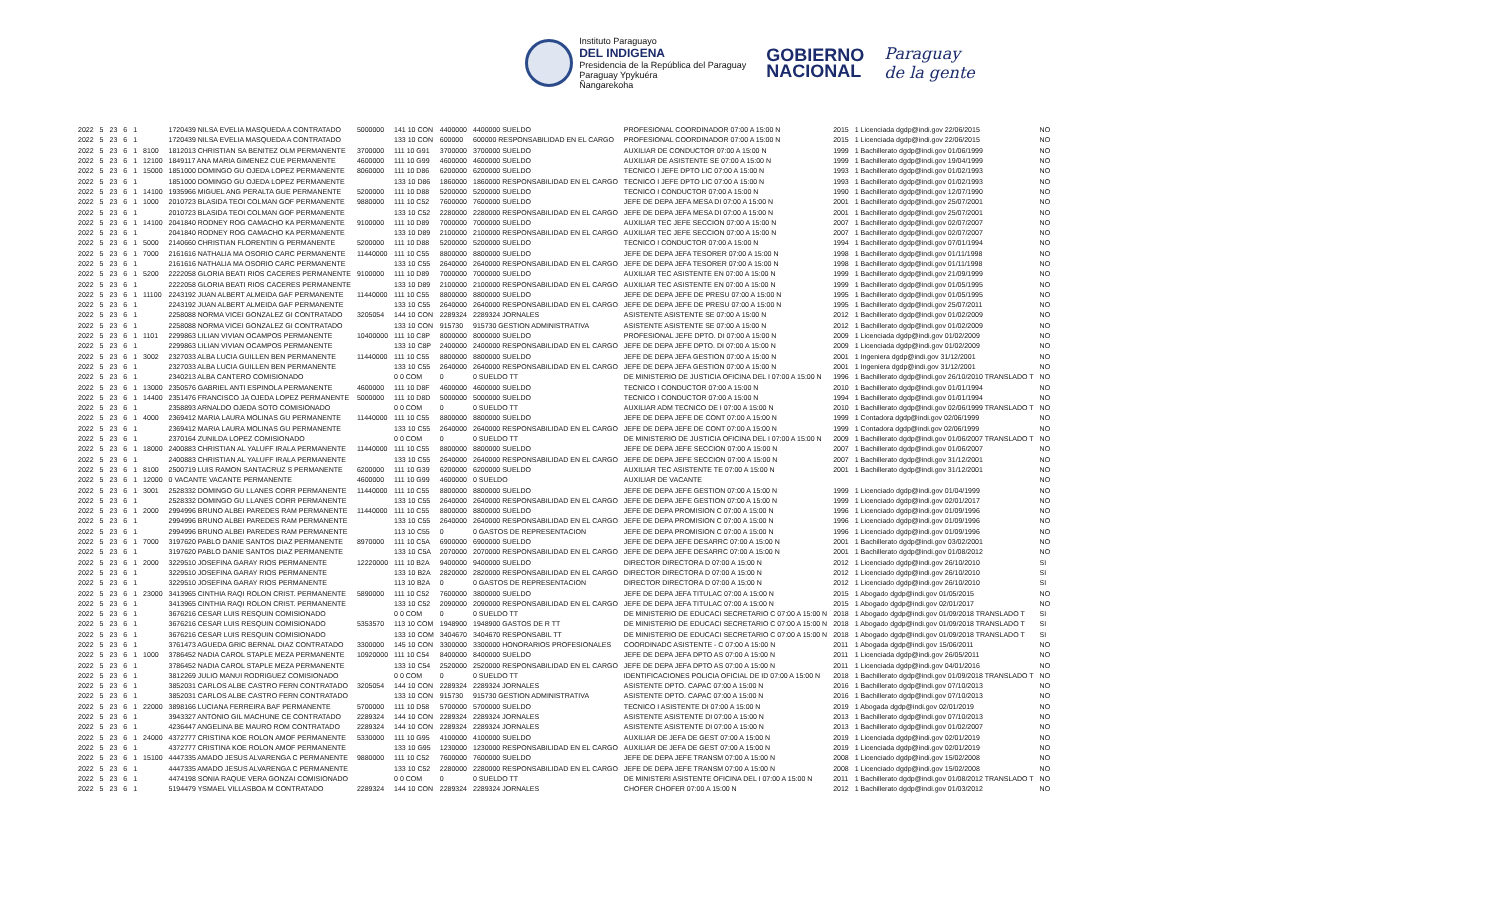Instituto Paraguayo
DEL INDIGENA
Presidencia de la República del Paraguay
Paraguay Ypykuéra
Ñangarekoha
GOBIERNO
NACIONAL
Paraguay
de la gente
| 2022 | 5 | 23 | 6 | 1 | | 1720439 NILSA EVELIA MASQUEDA A CONTRATADO | 5000000 | 141 10 CON | 4400000 | 4400000 SUELDO | PROFESIONAL COORDINADOR 07:00 A 15:00 N | 2015 | 1 Licenciada dgdp@indi.gov 22/06/2015 | NO |
| 2022 | 5 | 23 | 6 | 1 | | 1720439 NILSA EVELIA MASQUEDA A CONTRATADO | | 133 10 CON | 600000 | 600000 RESPONSABILIDAD EN EL CARGO | PROFESIONAL COORDINADOR 07:00 A 15:00 N | 2015 | 1 Licenciada dgdp@indi.gov 22/06/2015 | NO |
| 2022 | 5 | 23 | 6 | 1 | 8100 | 1812013 CHRISTIAN SA BENITEZ OLM PERMANENTE | 3700000 | 111 10 G91 | 3700000 | 3700000 SUELDO | AUXILIAR DE CONDUCTOR 07:00 A 15:00 N | 1999 | 1 Bachillerato dgdp@indi.gov 01/06/1999 | NO |
| 2022 | 5 | 23 | 6 | 1 | 12100 | 1849117 ANA MARIA GIMENEZ CUE PERMANENTE | 4600000 | 111 10 G99 | 4600000 | 4600000 SUELDO | AUXILIAR DE ASISTENTE SE 07:00 A 15:00 N | 1999 | 1 Bachillerato dgdp@indi.gov 19/04/1999 | NO |
| 2022 | 5 | 23 | 6 | 1 | 15000 | 1851000 DOMINGO GU OJEDA LOPEZ PERMANENTE | 8060000 | 111 10 D86 | 6200000 | 6200000 SUELDO | TECNICO I JEFE DPTO LIC 07:00 A 15:00 N | 1993 | 1 Bachillerato dgdp@indi.gov 01/02/1993 | NO |
| 2022 | 5 | 23 | 6 | 1 | | 1851000 DOMINGO GU OJEDA LOPEZ PERMANENTE | | 133 10 D86 | 1860000 | 1860000 RESPONSABILIDAD EN EL CARGO | TECNICO I JEFE DPTO LIC 07:00 A 15:00 N | 1993 | 1 Bachillerato dgdp@indi.gov 01/02/1993 | NO |
| 2022 | 5 | 23 | 6 | 1 | 14100 | 1935966 MIGUEL ANG PERALTA GUE PERMANENTE | 5200000 | 111 10 D88 | 5200000 | 5200000 SUELDO | TECNICO I CONDUCTOR 07:00 A 15:00 N | 1990 | 1 Bachillerato dgdp@indi.gov 12/07/1990 | NO |
| 2022 | 5 | 23 | 6 | 1 | 1000 | 2010723 BLASIDA TEOI COLMAN GOF PERMANENTE | 9880000 | 111 10 C52 | 7600000 | 7600000 SUELDO | JEFE DE DEPA JEFA MESA DI 07:00 A 15:00 N | 2001 | 1 Bachillerato dgdp@indi.gov 25/07/2001 | NO |
| 2022 | 5 | 23 | 6 | 1 | | 2010723 BLASIDA TEOI COLMAN GOF PERMANENTE | | 133 10 C52 | 2280000 | 2280000 RESPONSABILIDAD EN EL CARGO | JEFE DE DEPA JEFA MESA DI 07:00 A 15:00 N | 2001 | 1 Bachillerato dgdp@indi.gov 25/07/2001 | NO |
| 2022 | 5 | 23 | 6 | 1 | 14100 | 2041840 RODNEY ROG CAMACHO KA PERMANENTE | 9100000 | 111 10 D89 | 7000000 | 7000000 SUELDO | AUXILIAR TEC JEFE SECCION 07:00 A 15:00 N | 2007 | 1 Bachillerato dgdp@indi.gov 02/07/2007 | NO |
| 2022 | 5 | 23 | 6 | 1 | | 2041840 RODNEY ROG CAMACHO KA PERMANENTE | | 133 10 D89 | 2100000 | 2100000 RESPONSABILIDAD EN EL CARGO | AUXILIAR TEC JEFE SECCION 07:00 A 15:00 N | 2007 | 1 Bachillerato dgdp@indi.gov 02/07/2007 | NO |
| 2022 | 5 | 23 | 6 | 1 | 5000 | 2140660 CHRISTIAN FLORENTIN G PERMANENTE | 5200000 | 111 10 D88 | 5200000 | 5200000 SUELDO | TECNICO I CONDUCTOR 07:00 A 15:00 N | 1994 | 1 Bachillerato dgdp@indi.gov 07/01/1994 | NO |
| 2022 | 5 | 23 | 6 | 1 | 7000 | 2161616 NATHALIA MA OSORIO CARC PERMANENTE | 11440000 | 111 10 C55 | 8800000 | 8800000 SUELDO | JEFE DE DEPA JEFA TESORER 07:00 A 15:00 N | 1998 | 1 Bachillerato dgdp@indi.gov 01/11/1998 | NO |
| 2022 | 5 | 23 | 6 | 1 | | 2161616 NATHALIA MA OSORIO CARC PERMANENTE | | 133 10 C55 | 2640000 | 2640000 RESPONSABILIDAD EN EL CARGO | JEFE DE DEPA JEFA TESORER 07:00 A 15:00 N | 1998 | 1 Bachillerato dgdp@indi.gov 01/11/1998 | NO |
| 2022 | 5 | 23 | 6 | 1 | 5200 | 2222058 GLORIA BEATI RIOS CACERES PERMANENTE | 9100000 | 111 10 D89 | 7000000 | 7000000 SUELDO | AUXILIAR TEC ASISTENTE EN 07:00 A 15:00 N | 1999 | 1 Bachillerato dgdp@indi.gov 21/09/1999 | NO |
| 2022 | 5 | 23 | 6 | 1 | | 2222058 GLORIA BEATI RIOS CACERES PERMANENTE | | 133 10 D89 | 2100000 | 2100000 RESPONSABILIDAD EN EL CARGO | AUXILIAR TEC ASISTENTE EN 07:00 A 15:00 N | 1999 | 1 Bachillerato dgdp@indi.gov 01/05/1995 | NO |
| 2022 | 5 | 23 | 6 | 1 | 11100 | 2243192 JUAN ALBERT ALMEIDA GAF PERMANENTE | 11440000 | 111 10 C55 | 8800000 | 8800000 SUELDO | JEFE DE DEPA JEFE DE PRESU 07:00 A 15:00 N | 1995 | 1 Bachillerato dgdp@indi.gov 01/05/1995 | NO |
| 2022 | 5 | 23 | 6 | 1 | | 2243192 JUAN ALBERT ALMEIDA GAF PERMANENTE | | 133 10 C55 | 2640000 | 2640000 RESPONSABILIDAD EN EL CARGO | JEFE DE DEPA JEFE DE PRESU 07:00 A 15:00 N | 1995 | 1 Bachillerato dgdp@indi.gov 25/07/2011 | NO |
| 2022 | 5 | 23 | 6 | 1 | | 2258088 NORMA VICEI GONZALEZ GI CONTRATADO | 3205054 | 144 10 CON | 2289324 | 2289324 JORNALES | ASISTENTE ASISTENTE SE 07:00 A 15:00 N | 2012 | 1 Bachillerato dgdp@indi.gov 01/02/2009 | NO |
| 2022 | 5 | 23 | 6 | 1 | | 2258088 NORMA VICEI GONZALEZ GI CONTRATADO | | 133 10 CON | 915730 | 915730 GESTION ADMINISTRATIVA | ASISTENTE ASISTENTE SE 07:00 A 15:00 N | 2012 | 1 Bachillerato dgdp@indi.gov 01/02/2009 | NO |
| 2022 | 5 | 23 | 6 | 1 | 1101 | 2299863 LILIAN VIVIAN OCAMPOS PERMANENTE | 10400000 | 111 10 C8P | 8000000 | 8000000 SUELDO | PROFESIONAL JEFE DPTO. DI 07:00 A 15:00 N | 2009 | 1 Licenciada dgdp@indi.gov 01/02/2009 | NO |
| 2022 | 5 | 23 | 6 | 1 | | 2299863 LILIAN VIVIAN OCAMPOS PERMANENTE | | 133 10 C8P | 2400000 | 2400000 RESPONSABILIDAD EN EL CARGO | JEFE DE DEPA JEFE DPTO. DI 07:00 A 15:00 N | 2009 | 1 Licenciada dgdp@indi.gov 01/02/2009 | NO |
| 2022 | 5 | 23 | 6 | 1 | 3002 | 2327033 ALBA LUCIA GUILLEN BEN PERMANENTE | 11440000 | 111 10 C55 | 8800000 | 8800000 SUELDO | JEFE DE DEPA JEFA GESTION 07:00 A 15:00 N | 2001 | 1 Ingeniera dgdp@indi.gov 31/12/2001 | NO |
| 2022 | 5 | 23 | 6 | 1 | | 2327033 ALBA LUCIA GUILLEN BEN PERMANENTE | | 133 10 C55 | 2640000 | 2640000 RESPONSABILIDAD EN EL CARGO | JEFE DE DEPA JEFA GESTION 07:00 A 15:00 N | 2001 | 1 Ingeniera dgdp@indi.gov 31/12/2001 | NO |
| 2022 | 5 | 23 | 6 | 1 | | 2340213 ALBA CANTERO COMISIONADO | | 0 0 COM | 0 | 0 SUELDO TT | DE MINISTERIO DE JUSTICIA OFICINA DEL I 07:00 A 15:00 N | 1996 | 1 Bachillerato dgdp@indi.gov 26/10/2010 TRANSLADO T | NO |
| 2022 | 5 | 23 | 6 | 1 | 13000 | 2350576 GABRIEL ANTI ESPINOLA PERMANENTE | 4600000 | 111 10 D8F | 4600000 | 4600000 SUELDO | TECNICO I CONDUCTOR 07:00 A 15:00 N | 2010 | 1 Bachillerato dgdp@indi.gov 01/01/1994 | NO |
| 2022 | 5 | 23 | 6 | 1 | 14400 | 2351476 FRANCISCO JA OJEDA LOPEZ PERMANENTE | 5000000 | 111 10 D8D | 5000000 | 5000000 SUELDO | TECNICO I CONDUCTOR 07:00 A 15:00 N | 1994 | 1 Bachillerato dgdp@indi.gov 01/01/1994 | NO |
| 2022 | 5 | 23 | 6 | 1 | | 2358893 ARNALDO OJEDA SOTO COMISIONADO | | 0 0 COM | 0 | 0 SUELDO TT | AUXILIAR ADM TECNICO DE I 07:00 A 15:00 N | 2010 | 1 Bachillerato dgdp@indi.gov 02/06/1999 TRANSLADO T | NO |
| 2022 | 5 | 23 | 6 | 1 | 4000 | 2369412 MARIA LAURA MOLINAS GU PERMANENTE | 11440000 | 111 10 C55 | 8800000 | 8800000 SUELDO | JEFE DE DEPA JEFE DE CONT 07:00 A 15:00 N | 1999 | 1 Contadora dgdp@indi.gov 02/06/1999 | NO |
| 2022 | 5 | 23 | 6 | 1 | | 2369412 MARIA LAURA MOLINAS GU PERMANENTE | | 133 10 C55 | 2640000 | 2640000 RESPONSABILIDAD EN EL CARGO | JEFE DE DEPA JEFE DE CONT 07:00 A 15:00 N | 1999 | 1 Contadora dgdp@indi.gov 02/06/1999 | NO |
| 2022 | 5 | 23 | 6 | 1 | | 2370164 ZUNILDA LOPEZ COMISIONADO | | 0 0 COM | 0 | 0 SUELDO TT | DE MINISTERIO DE JUSTICIA OFICINA DEL I 07:00 A 15:00 N | 2009 | 1 Bachillerato dgdp@indi.gov 01/06/2007 TRANSLADO T | NO |
| 2022 | 5 | 23 | 6 | 1 | 18000 | 2400883 CHRISTIAN AL YALUFF IRALA PERMANENTE | 11440000 | 111 10 C55 | 8800000 | 8800000 SUELDO | JEFE DE DEPA JEFE SECCION 07:00 A 15:00 N | 2007 | 1 Bachillerato dgdp@indi.gov 01/06/2007 | NO |
| 2022 | 5 | 23 | 6 | 1 | | 2400883 CHRISTIAN AL YALUFF IRALA PERMANENTE | | 133 10 C55 | 2640000 | 2640000 RESPONSABILIDAD EN EL CARGO | JEFE DE DEPA JEFE SECCION 07:00 A 15:00 N | 2007 | 1 Bachillerato dgdp@indi.gov 31/12/2001 | NO |
| 2022 | 5 | 23 | 6 | 1 | 8100 | 2500719 LUIS RAMON SANTACRUZ S PERMANENTE | 6200000 | 111 10 G39 | 6200000 | 6200000 SUELDO | AUXILIAR TEC ASISTENTE TE 07:00 A 15:00 N | 2001 | 1 Bachillerato dgdp@indi.gov 31/12/2001 | NO |
| 2022 | 5 | 23 | 6 | 1 | 12000 | 0 VACANTE VACANTE PERMANENTE | 4600000 | 111 10 G99 | 4600000 | 0 SUELDO | AUXILIAR DE VACANTE | | | NO |
| 2022 | 5 | 23 | 6 | 1 | 3001 | 2528332 DOMINGO GU LLANES CORR PERMANENTE | 11440000 | 111 10 C55 | 8800000 | 8800000 SUELDO | JEFE DE DEPA JEFE GESTION 07:00 A 15:00 N | 1999 | 1 Licenciado dgdp@indi.gov 01/04/1999 | NO |
| 2022 | 5 | 23 | 6 | 1 | | 2528332 DOMINGO GU LLANES CORR PERMANENTE | | 133 10 C55 | 2640000 | 2640000 RESPONSABILIDAD EN EL CARGO | JEFE DE DEPA JEFE GESTION 07:00 A 15:00 N | 1999 | 1 Licenciado dgdp@indi.gov 02/01/2017 | NO |
| 2022 | 5 | 23 | 6 | 1 | 2000 | 2994996 BRUNO ALBEI PAREDES RAM PERMANENTE | 11440000 | 111 10 C55 | 8800000 | 8800000 SUELDO | JEFE DE DEPA PROMISION C 07:00 A 15:00 N | 1996 | 1 Licenciado dgdp@indi.gov 01/09/1996 | NO |
| 2022 | 5 | 23 | 6 | 1 | | 2994996 BRUNO ALBEI PAREDES RAM PERMANENTE | | 133 10 C55 | 2640000 | 2640000 RESPONSABILIDAD EN EL CARGO | JEFE DE DEPA PROMISION C 07:00 A 15:00 N | 1996 | 1 Licenciado dgdp@indi.gov 01/09/1996 | NO |
| 2022 | 5 | 23 | 6 | 1 | | 2994996 BRUNO ALBEI PAREDES RAM PERMANENTE | | 113 10 C55 | 0 | 0 GASTOS DE REPRESENTACION | JEFE DE DEPA PROMISION C 07:00 A 15:00 N | 1996 | 1 Licenciado dgdp@indi.gov 01/09/1996 | NO |
| 2022 | 5 | 23 | 6 | 1 | 7000 | 3197620 PABLO DANIE SANTOS DIAZ PERMANENTE | 8970000 | 111 10 C5A | 6900000 | 6900000 SUELDO | JEFE DE DEPA JEFE DESARRC 07:00 A 15:00 N | 2001 | 1 Bachillerato dgdp@indi.gov 03/02/2001 | NO |
| 2022 | 5 | 23 | 6 | 1 | | 3197620 PABLO DANIE SANTOS DIAZ PERMANENTE | | 133 10 C5A | 2070000 | 2070000 RESPONSABILIDAD EN EL CARGO | JEFE DE DEPA JEFE DESARRC 07:00 A 15:00 N | 2001 | 1 Bachillerato dgdp@indi.gov 01/08/2012 | NO |
| 2022 | 5 | 23 | 6 | 1 | 2000 | 3229510 JOSEFINA GARAY RIOS PERMANENTE | 12220000 | 111 10 B2A | 9400000 | 9400000 SUELDO | DIRECTOR DIRECTORA D 07:00 A 15:00 N | 2012 | 1 Licenciado dgdp@indi.gov 26/10/2010 | SI |
| 2022 | 5 | 23 | 6 | 1 | | 3229510 JOSEFINA GARAY RIOS PERMANENTE | | 133 10 B2A | 2820000 | 2820000 RESPONSABILIDAD EN EL CARGO | DIRECTOR DIRECTORA D 07:00 A 15:00 N | 2012 | 1 Licenciado dgdp@indi.gov 26/10/2010 | SI |
| 2022 | 5 | 23 | 6 | 1 | | 3229510 JOSEFINA GARAY RIOS PERMANENTE | | 113 10 B2A | 0 | 0 GASTOS DE REPRESENTACION | DIRECTOR DIRECTORA D 07:00 A 15:00 N | 2012 | 1 Licenciado dgdp@indi.gov 26/10/2010 | SI |
| 2022 | 5 | 23 | 6 | 1 | 23000 | 3413965 CINTHIA RAQI ROLON CRIST. PERMANENTE | 5890000 | 111 10 C52 | 7600000 | 3800000 SUELDO | JEFE DE DEPA JEFA TITULAC 07:00 A 15:00 N | 2015 | 1 Abogado dgdp@indi.gov 01/05/2015 | NO |
| 2022 | 5 | 23 | 6 | 1 | | 3413965 CINTHIA RAQI ROLON CRIST. PERMANENTE | | 133 10 C52 | 2090000 | 2090000 RESPONSABILIDAD EN EL CARGO | JEFE DE DEPA JEFA TITULAC 07:00 A 15:00 N | 2015 | 1 Abogado dgdp@indi.gov 02/01/2017 | NO |
| 2022 | 5 | 23 | 6 | 1 | | 3676216 CESAR LUIS RESQUIN COMISIONADO | | 0 0 COM | 0 | 0 SUELDO TT | DE MINISTERIO DE EDUCACI SECRETARIO C 07:00 A 15:00 N | 2018 | 1 Abogado dgdp@indi.gov 01/09/2018 TRANSLADO T | SI |
| 2022 | 5 | 23 | 6 | 1 | | 3676216 CESAR LUIS RESQUIN COMISIONADO | 5353570 | 113 10 COM | 1948900 | 1948900 GASTOS DE R TT | DE MINISTERIO DE EDUCACI SECRETARIO C 07:00 A 15:00 N | 2018 | 1 Abogado dgdp@indi.gov 01/09/2018 TRANSLADO T | SI |
| 2022 | 5 | 23 | 6 | 1 | | 3676216 CESAR LUIS RESQUIN COMISIONADO | | 133 10 COM | 3404670 | 3404670 RESPONSABIL TT | DE MINISTERIO DE EDUCACI SECRETARIO C 07:00 A 15:00 N | 2018 | 1 Abogado dgdp@indi.gov 01/09/2018 TRANSLADO T | SI |
| 2022 | 5 | 23 | 6 | 1 | | 3761473 AGUEDA GRIC BERNAL DIAZ CONTRATADO | 3300000 | 145 10 CON | 3300000 | 3300000 HONORARIOS PROFESIONALES | COORDINADC ASISTENTE - C 07:00 A 15:00 N | 2011 | 1 Abogada dgdp@indi.gov 15/06/2011 | NO |
| 2022 | 5 | 23 | 6 | 1 | 1000 | 3786452 NADIA CAROL STAPLE MEZA PERMANENTE | 10920000 | 111 10 C54 | 8400000 | 8400000 SUELDO | JEFE DE DEPA JEFA DPTO AS 07:00 A 15:00 N | 2011 | 1 Licenciada dgdp@indi.gov 26/05/2011 | NO |
| 2022 | 5 | 23 | 6 | 1 | | 3786452 NADIA CAROL STAPLE MEZA PERMANENTE | | 133 10 C54 | 2520000 | 2520000 RESPONSABILIDAD EN EL CARGO | JEFE DE DEPA JEFA DPTO AS 07:00 A 15:00 N | 2011 | 1 Licenciada dgdp@indi.gov 04/01/2016 | NO |
| 2022 | 5 | 23 | 6 | 1 | | 3812269 JULIO MANUI RODRIGUEZ COMISIONADO | | 0 0 COM | 0 | 0 SUELDO TT | IDENTIFICACIONES POLICIA OFICIAL DE ID 07:00 A 15:00 N | 2018 | 1 Bachillerato dgdp@indi.gov 01/09/2018 TRANSLADO T | NO |
| 2022 | 5 | 23 | 6 | 1 | | 3852031 CARLOS ALBE CASTRO FERN CONTRATADO | 3205054 | 144 10 CON | 2289324 | 2289324 JORNALES | ASISTENTE DPTO. CAPAC 07:00 A 15:00 N | 2016 | 1 Bachillerato dgdp@indi.gov 07/10/2013 | NO |
| 2022 | 5 | 23 | 6 | 1 | | 3852031 CARLOS ALBE CASTRO FERN CONTRATADO | | 133 10 CON | 915730 | 915730 GESTION ADMINISTRATIVA | ASISTENTE DPTO. CAPAC 07:00 A 15:00 N | 2016 | 1 Bachillerato dgdp@indi.gov 07/10/2013 | NO |
| 2022 | 5 | 23 | 6 | 1 | 22000 | 3898166 LUCIANA FERREIRA BAF PERMANENTE | 5700000 | 111 10 D58 | 5700000 | 5700000 SUELDO | TECNICO I ASISTENTE DI 07:00 A 15:00 N | 2019 | 1 Abogada dgdp@indi.gov 02/01/2019 | NO |
| 2022 | 5 | 23 | 6 | 1 | | 3943327 ANTONIO GIL MACHUNE CE CONTRATADO | 2289324 | 144 10 CON | 2289324 | 2289324 JORNALES | ASISTENTE ASISTENTE DI 07:00 A 15:00 N | 2013 | 1 Bachillerato dgdp@indi.gov 07/10/2013 | NO |
| 2022 | 5 | 23 | 6 | 1 | | 4236447 ANGELINA BE MAURO ROM CONTRATADO | 2289324 | 144 10 CON | 2289324 | 2289324 JORNALES | ASISTENTE ASISTENTE DI 07:00 A 15:00 N | 2013 | 1 Bachillerato dgdp@indi.gov 01/02/2007 | NO |
| 2022 | 5 | 23 | 6 | 1 | 24000 | 4372777 CRISTINA KOE ROLON AMOF PERMANENTE | 5330000 | 111 10 G95 | 4100000 | 4100000 SUELDO | AUXILIAR DE JEFA DE GEST 07:00 A 15:00 N | 2019 | 1 Licenciada dgdp@indi.gov 02/01/2019 | NO |
| 2022 | 5 | 23 | 6 | 1 | | 4372777 CRISTINA KOE ROLON AMOF PERMANENTE | | 133 10 G95 | 1230000 | 1230000 RESPONSABILIDAD EN EL CARGO | AUXILIAR DE JEFA DE GEST 07:00 A 15:00 N | 2019 | 1 Licenciada dgdp@indi.gov 02/01/2019 | NO |
| 2022 | 5 | 23 | 6 | 1 | 15100 | 4447335 AMADO JESUS ALVARENGA C PERMANENTE | 9880000 | 111 10 C52 | 7600000 | 7600000 SUELDO | JEFE DE DEPA JEFE TRANSM 07:00 A 15:00 N | 2008 | 1 Licenciado dgdp@indi.gov 15/02/2008 | NO |
| 2022 | 5 | 23 | 6 | 1 | | 4447335 AMADO JESUS ALVARENGA C PERMANENTE | | 133 10 C52 | 2280000 | 2280000 RESPONSABILIDAD EN EL CARGO | JEFE DE DEPA JEFE TRANSM 07:00 A 15:00 N | 2008 | 1 Licenciado dgdp@indi.gov 15/02/2008 | NO |
| 2022 | 5 | 23 | 6 | 1 | | 4474198 SONIA RAQUE VERA GONZAI COMISIONADO | | 0 0 COM | 0 | 0 SUELDO TT | DE MINISTERI ASISTENTE OFICINA DEL I 07:00 A 15:00 N | 2011 | 1 Bachillerato dgdp@indi.gov 01/08/2012 TRANSLADO T | NO |
| 2022 | 5 | 23 | 6 | 1 | | 5194479 YSMAEL VILLASBOA M CONTRATADO | 2289324 | 144 10 CON | 2289324 | 2289324 JORNALES | CHOFER CHOFER 07:00 A 15:00 N | 2012 | 1 Bachillerato dgdp@indi.gov 01/03/2012 | NO |